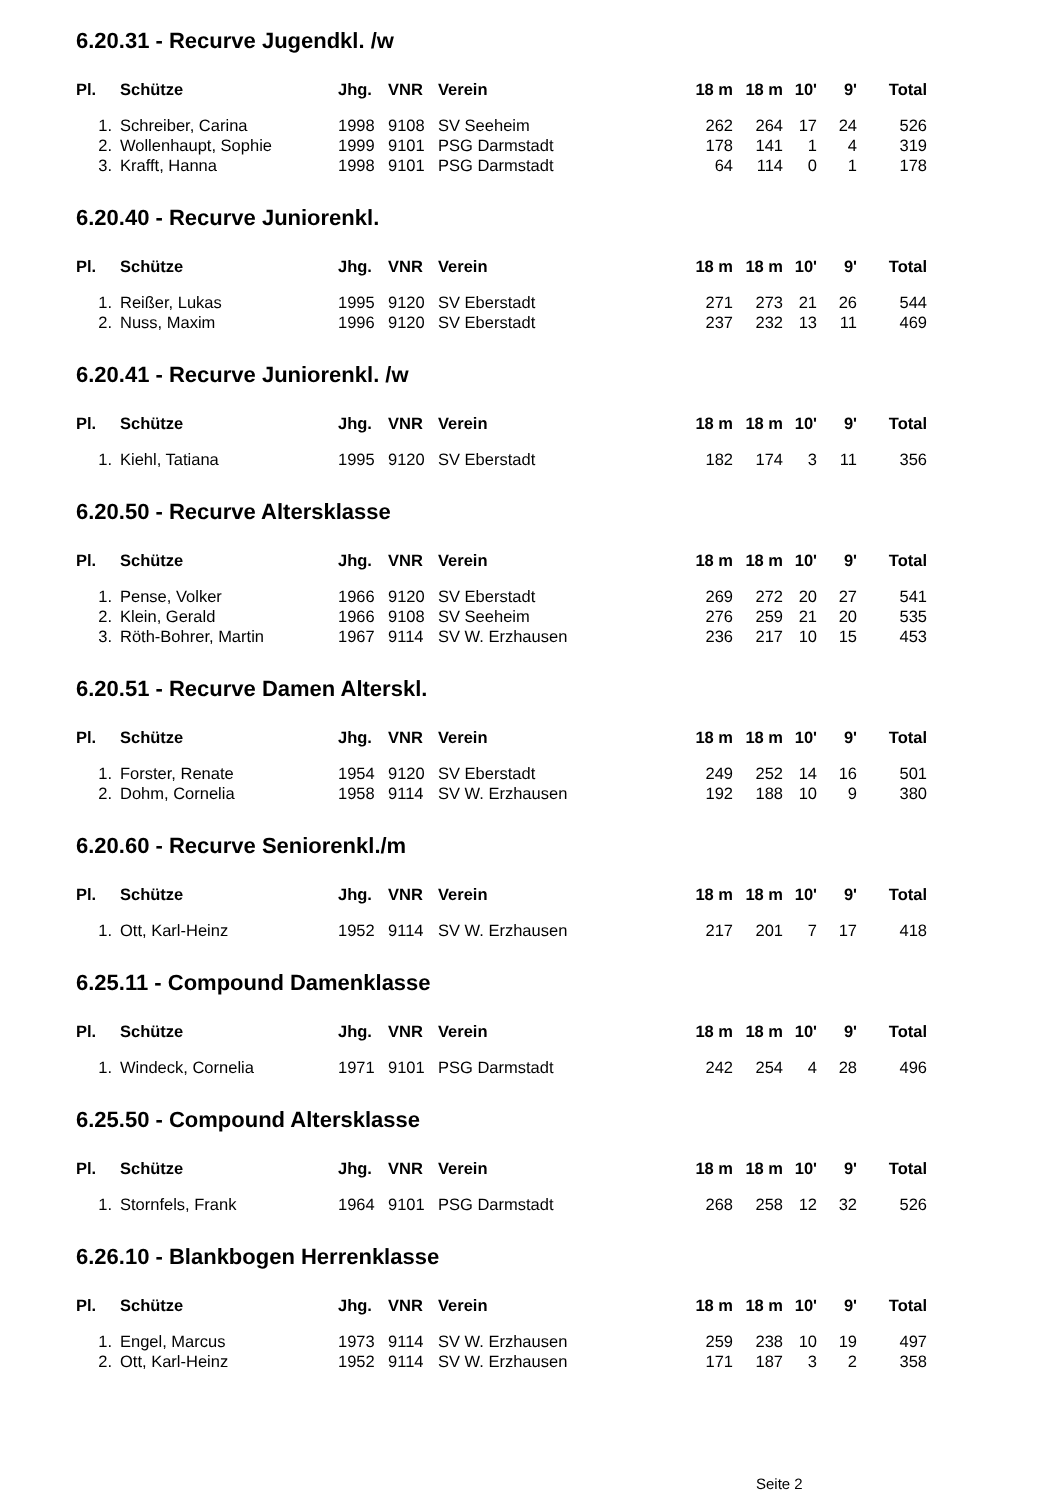6.20.31 - Recurve Jugendkl. /w
| Pl. | Schütze | Jhg. | VNR | Verein | 18 m | 18 m | 10' | 9' | Total |
| --- | --- | --- | --- | --- | --- | --- | --- | --- | --- |
| 1. | Schreiber, Carina | 1998 | 9108 | SV Seeheim | 262 | 264 | 17 | 24 | 526 |
| 2. | Wollenhaupt, Sophie | 1999 | 9101 | PSG Darmstadt | 178 | 141 | 1 | 4 | 319 |
| 3. | Krafft, Hanna | 1998 | 9101 | PSG Darmstadt | 64 | 114 | 0 | 1 | 178 |
6.20.40 - Recurve Juniorenkl.
| Pl. | Schütze | Jhg. | VNR | Verein | 18 m | 18 m | 10' | 9' | Total |
| --- | --- | --- | --- | --- | --- | --- | --- | --- | --- |
| 1. | Reißer, Lukas | 1995 | 9120 | SV Eberstadt | 271 | 273 | 21 | 26 | 544 |
| 2. | Nuss, Maxim | 1996 | 9120 | SV Eberstadt | 237 | 232 | 13 | 11 | 469 |
6.20.41 - Recurve Juniorenkl. /w
| Pl. | Schütze | Jhg. | VNR | Verein | 18 m | 18 m | 10' | 9' | Total |
| --- | --- | --- | --- | --- | --- | --- | --- | --- | --- |
| 1. | Kiehl, Tatiana | 1995 | 9120 | SV Eberstadt | 182 | 174 | 3 | 11 | 356 |
6.20.50 - Recurve Altersklasse
| Pl. | Schütze | Jhg. | VNR | Verein | 18 m | 18 m | 10' | 9' | Total |
| --- | --- | --- | --- | --- | --- | --- | --- | --- | --- |
| 1. | Pense, Volker | 1966 | 9120 | SV Eberstadt | 269 | 272 | 20 | 27 | 541 |
| 2. | Klein, Gerald | 1966 | 9108 | SV Seeheim | 276 | 259 | 21 | 20 | 535 |
| 3. | Röth-Bohrer, Martin | 1967 | 9114 | SV W. Erzhausen | 236 | 217 | 10 | 15 | 453 |
6.20.51 - Recurve Damen Alterskl.
| Pl. | Schütze | Jhg. | VNR | Verein | 18 m | 18 m | 10' | 9' | Total |
| --- | --- | --- | --- | --- | --- | --- | --- | --- | --- |
| 1. | Forster, Renate | 1954 | 9120 | SV Eberstadt | 249 | 252 | 14 | 16 | 501 |
| 2. | Dohm, Cornelia | 1958 | 9114 | SV W. Erzhausen | 192 | 188 | 10 | 9 | 380 |
6.20.60 - Recurve Seniorenkl./m
| Pl. | Schütze | Jhg. | VNR | Verein | 18 m | 18 m | 10' | 9' | Total |
| --- | --- | --- | --- | --- | --- | --- | --- | --- | --- |
| 1. | Ott, Karl-Heinz | 1952 | 9114 | SV W. Erzhausen | 217 | 201 | 7 | 17 | 418 |
6.25.11 - Compound Damenklasse
| Pl. | Schütze | Jhg. | VNR | Verein | 18 m | 18 m | 10' | 9' | Total |
| --- | --- | --- | --- | --- | --- | --- | --- | --- | --- |
| 1. | Windeck, Cornelia | 1971 | 9101 | PSG Darmstadt | 242 | 254 | 4 | 28 | 496 |
6.25.50 - Compound Altersklasse
| Pl. | Schütze | Jhg. | VNR | Verein | 18 m | 18 m | 10' | 9' | Total |
| --- | --- | --- | --- | --- | --- | --- | --- | --- | --- |
| 1. | Stornfels, Frank | 1964 | 9101 | PSG Darmstadt | 268 | 258 | 12 | 32 | 526 |
6.26.10 - Blankbogen Herrenklasse
| Pl. | Schütze | Jhg. | VNR | Verein | 18 m | 18 m | 10' | 9' | Total |
| --- | --- | --- | --- | --- | --- | --- | --- | --- | --- |
| 1. | Engel, Marcus | 1973 | 9114 | SV W. Erzhausen | 259 | 238 | 10 | 19 | 497 |
| 2. | Ott, Karl-Heinz | 1952 | 9114 | SV W. Erzhausen | 171 | 187 | 3 | 2 | 358 |
Seite 2